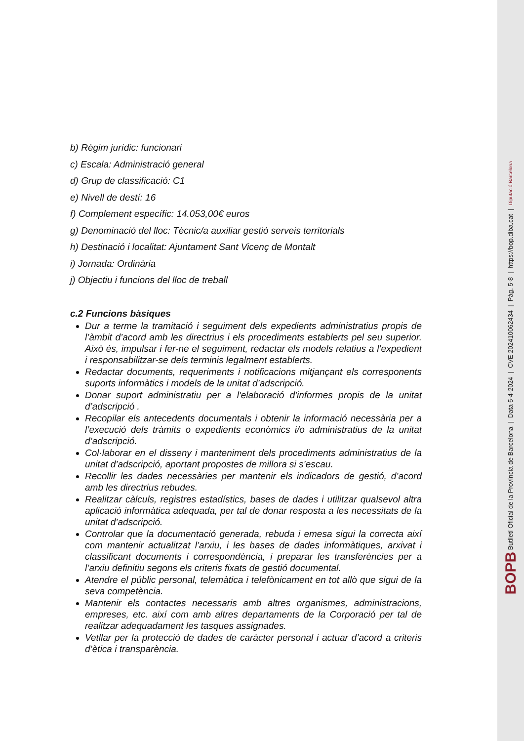b) Règim jurídic: funcionari
c) Escala: Administració general
d) Grup de classificació: C1
e) Nivell de destí: 16
f) Complement específic: 14.053,00€ euros
g) Denominació del lloc: Tècnic/a auxiliar gestió serveis territorials
h) Destinació i localitat: Ajuntament Sant Vicenç de Montalt
i) Jornada: Ordinària
j) Objectiu i funcions del lloc de treball
c.2 Funcions bàsiques
Dur a terme la tramitació i seguiment dels expedients administratius propis de l’àmbit d’acord amb les directrius i els procediments establerts pel seu superior. Això és, impulsar i fer-ne el seguiment, redactar els models relatius a l’expedient i responsabilitzar-se dels terminis legalment establerts.
Redactar documents, requeriments i notificacions mitjançant els corresponents suports informàtics i models de la unitat d’adscripció.
Donar suport administratiu per a l'elaboració d'informes propis de la unitat d’adscripció .
Recopilar els antecedents documentals i obtenir la informació necessària per a l’execució dels tràmits o expedients econòmics i/o administratius de la unitat d’adscripció.
Col·laborar en el disseny i manteniment dels procediments administratius de la unitat d’adscripció, aportant propostes de millora si s’escau.
Recollir les dades necessàries per mantenir els indicadors de gestió, d’acord amb les directrius rebudes.
Realitzar càlculs, registres estadístics, bases de dades i utilitzar qualsevol altra aplicació informàtica adequada, per tal de donar resposta a les necessitats de la unitat d’adscripció.
Controlar que la documentació generada, rebuda i emesa sigui la correcta així com mantenir actualitzat l’arxiu, i les bases de dades informàtiques, arxivat i classificant documents i correspondència, i preparar les transferències per a l’arxiu definitiu segons els criteris fixats de gestió documental.
Atendre el públic personal, telemàtica i telefònicament en tot allò que sigui de la seva competència.
Mantenir els contactes necessaris amb altres organismes, administracions, empreses, etc. així com amb altres departaments de la Corporació per tal de realitzar adequadament les tasques assignades.
Vetllar per la protecció de dades de caràcter personal i actuar d’acord a criteris d’ètica i transparència.
BOPB Butlletí Oficial de la Província de Barcelona | Data 5-4-2024 | CVE 202410062434 | Pàg. 5-8 | https://bop.diba.cat | Diputació Barcelona